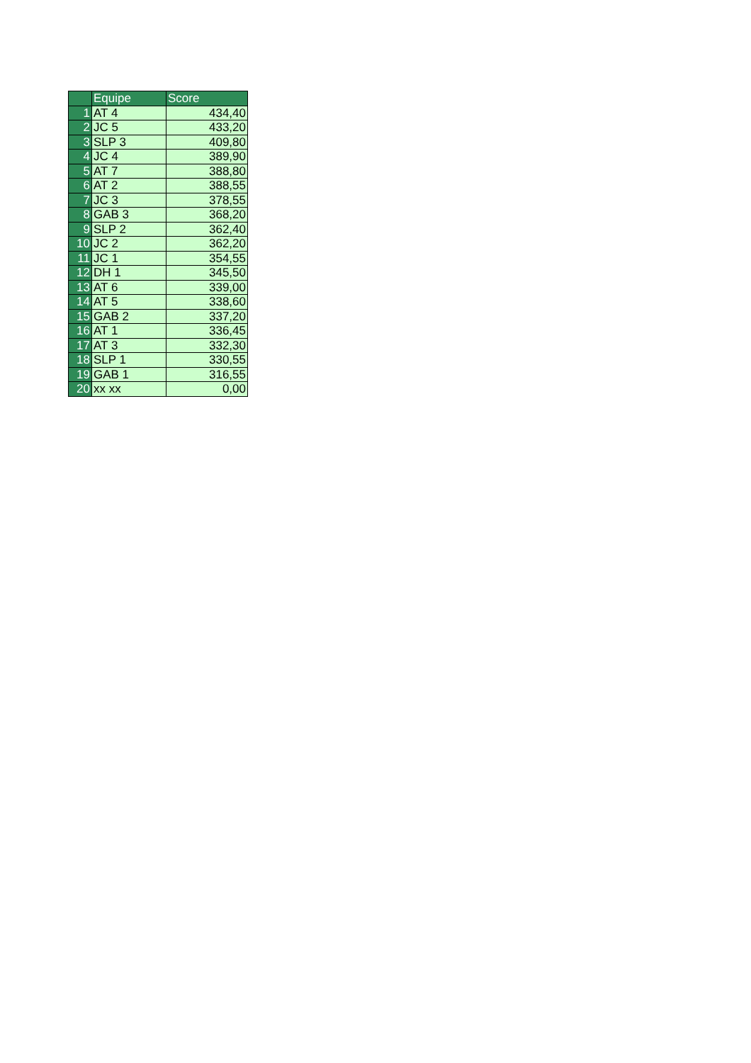| | Equipe | Score |
| --- | --- | --- |
| 1 | AT 4 | 434,40 |
| 2 | JC 5 | 433,20 |
| 3 | SLP 3 | 409,80 |
| 4 | JC 4 | 389,90 |
| 5 | AT 7 | 388,80 |
| 6 | AT 2 | 388,55 |
| 7 | JC 3 | 378,55 |
| 8 | GAB 3 | 368,20 |
| 9 | SLP 2 | 362,40 |
| 10 | JC 2 | 362,20 |
| 11 | JC 1 | 354,55 |
| 12 | DH 1 | 345,50 |
| 13 | AT 6 | 339,00 |
| 14 | AT 5 | 338,60 |
| 15 | GAB 2 | 337,20 |
| 16 | AT 1 | 336,45 |
| 17 | AT 3 | 332,30 |
| 18 | SLP 1 | 330,55 |
| 19 | GAB 1 | 316,55 |
| 20 | xx xx | 0,00 |